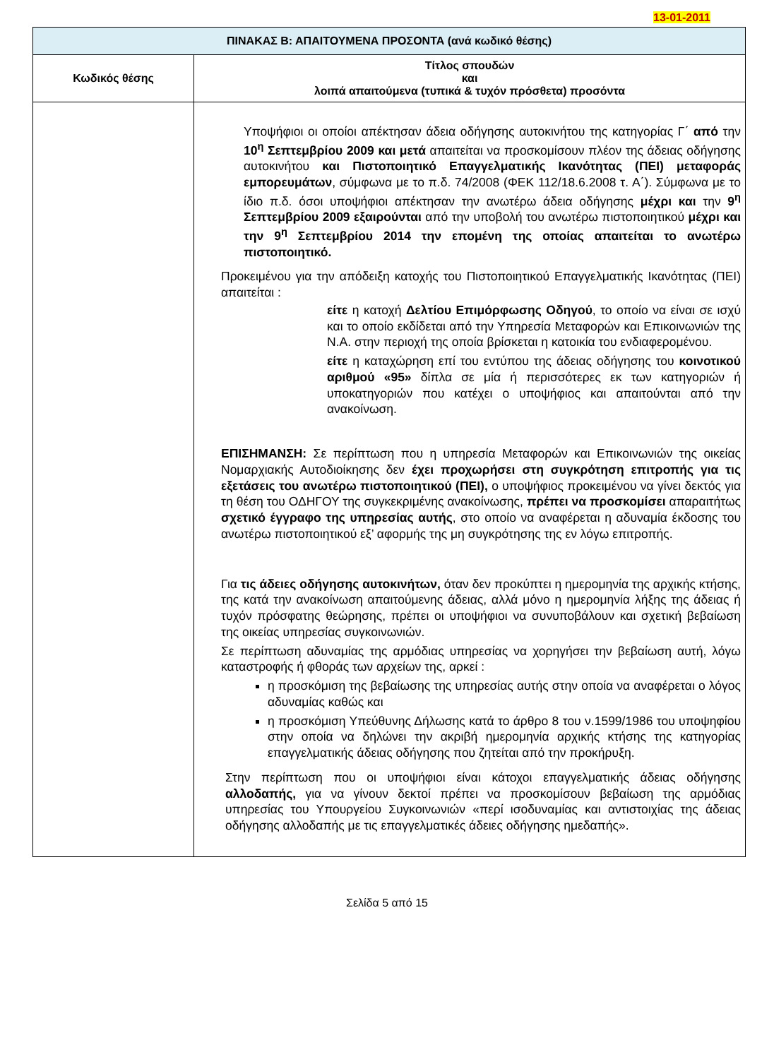13-01-2011
| ΠΙΝΑΚΑΣ Β: ΑΠΑΙΤΟΥΜΕΝΑ ΠΡΟΣΟΝΤΑ (ανά κωδικό θέσης) | |
| Κωδικός θέσης | Τίτλος σπουδών και λοιπά απαιτούμενα (τυπικά & τυχόν πρόσθετα) προσόντα |
| | Υποψήφιοι οι οποίοι απέκτησαν άδεια οδήγησης αυτοκινήτου της κατηγορίας Γ΄ από την 10<sup>η</sup> Σεπτεμβρίου 2009 και μετά απαιτείται να προσκομίσουν πλέον της άδειας οδήγησης αυτοκινήτου και Πιστοποιητικό Επαγγελματικής Ικανότητας (ΠΕΙ) μεταφοράς εμπορευμάτων , σύμφωνα με το π.δ. 74/2008 (ΦΕΚ 112/18.6.2008 τ. Α΄). Σύμφωνα με το ίδιο π.δ. όσοι υποψήφιοι απέκτησαν την ανωτέρω άδεια οδήγησης μέχρι και την 9<sup>η</sup> Σεπτεμβρίου 2009 εξαιρούνται από την υποβολή του ανωτέρω πιστοποιητικού μέχρι και την 9<sup>η</sup> Σεπτεμβρίου 2014 την επομένη της οποίας απαιτείται το ανωτέρω πιστοποιητικό. Προκειμένου για την απόδειξη κατοχής του Πιστοποιητικού Επαγγελματικής Ικανότητας (ΠΕΙ) απαιτείται : είτε η κατοχή Δελτίου Επιμόρφωσης Οδηγού , το οποίο να είναι σε ισχύ και το οποίο εκδίδεται από την Υπηρεσία Μεταφορών και Επικοινωνιών της Ν.Α. στην περιοχή της οποία βρίσκεται η κατοικία του ενδιαφερομένου. είτε η καταχώρηση επί του εντύπου της άδειας οδήγησης του κοινοτικού αριθμού «95» δίπλα σε μία ή περισσότερες εκ των κατηγοριών ή υποκατηγοριών που κατέχει ο υποψήφιος και απαιτούνται από την ανακοίνωση. ΕΠΙΣΗΜΑΝΣΗ: Σε περίπτωση που η υπηρεσία Μεταφορών και Επικοινωνιών της οικείας Νομαρχιακής Αυτοδιοίκησης δεν έχει προχωρήσει στη συγκρότηση επιτροπής για τις εξετάσεις του ανωτέρω πιστοποιητικού (ΠΕΙ), ο υποψήφιος προκειμένου να γίνει δεκτός για τη θέση του ΟΔΗΓΟΥ της συγκεκριμένης ανακοίνωσης, πρέπει να προσκομίσει απαραιτήτως σχετικό έγγραφο της υπηρεσίας αυτής , στο οποίο να αναφέρεται η αδυναμία έκδοσης του ανωτέρω πιστοποιητικού εξ’ αφορμής της μη συγκρότησης της εν λόγω επιτροπής. Για τις άδειες οδήγησης αυτοκινήτων, όταν δεν προκύπτει η ημερομηνία της αρχικής κτήσης, της κατά την ανακοίνωση απαιτούμενης άδειας, αλλά μόνο η ημερομηνία λήξης της άδειας ή τυχόν πρόσφατης θεώρησης, πρέπει οι υποψήφιοι να συνυποβάλουν και σχετική βεβαίωση της οικείας υπηρεσίας συγκοινωνιών. Σε περίπτωση αδυναμίας της αρμόδιας υπηρεσίας να χορηγήσει την βεβαίωση αυτή, λόγω καταστροφής ή φθοράς των αρχείων της, αρκεί : η προσκόμιση της βεβαίωσης της υπηρεσίας αυτής στην οποία να αναφέρεται ο λόγος αδυναμίας καθώς και η προσκόμιση Υπεύθυνης Δήλωσης κατά το άρθρο 8 του ν.1599/1986 του υποψηφίου στην οποία να δηλώνει την ακριβή ημερομηνία αρχικής κτήσης της κατηγορίας επαγγελματικής άδειας οδήγησης που ζητείται από την προκήρυξη. Στην περίπτωση που οι υποψήφιοι είναι κάτοχοι επαγγελματικής άδειας οδήγησης αλλοδαπής, για να γίνουν δεκτοί πρέπει να προσκομίσουν βεβαίωση της αρμόδιας υπηρεσίας του Υπουργείου Συγκοινωνιών «περί ισοδυναμίας και αντιστοιχίας της άδειας οδήγησης αλλοδαπής με τις επαγγελματικές άδειες οδήγησης ημεδαπής». |
Σελίδα 5 από 15